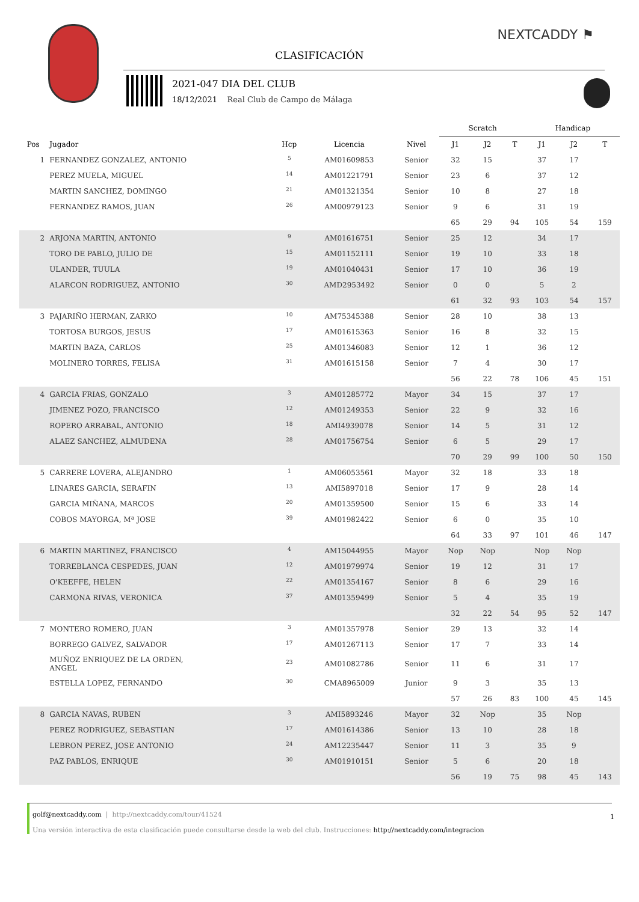NEXTCADDY ⚑
CLASIFICACIÓN
2021-047 DIA DEL CLUB
18/12/2021 Real Club de Campo de Málaga
| | | | | | Scratch | | | Handicap | | |
| --- | --- | --- | --- | --- | --- | --- | --- | --- | --- | --- |
| Pos | Jugador | Hcp | Licencia | Nivel | J1 | J2 | T | J1 | J2 | T |
| 1 | FERNANDEZ GONZALEZ, ANTONIO | <sup>5</sup> | AM01609853 | Senior | 32 | 15 | | 37 | 17 | |
| | PEREZ MUELA, MIGUEL | <sup>14</sup> | AM01221791 | Senior | 23 | 6 | | 37 | 12 | |
| | MARTIN SANCHEZ, DOMINGO | <sup>21</sup> | AM01321354 | Senior | 10 | 8 | | 27 | 18 | |
| | FERNANDEZ RAMOS, JUAN | <sup>26</sup> | AM00979123 | Senior | 9 | 6 | | 31 | 19 | |
| | | | | | 65 | 29 | 94 | 105 | 54 | 159 |
| 2 | ARJONA MARTIN, ANTONIO | <sup>9</sup> | AM01616751 | Senior | 25 | 12 | | 34 | 17 | |
| | TORO DE PABLO, JULIO DE | <sup>15</sup> | AM01152111 | Senior | 19 | 10 | | 33 | 18 | |
| | ULANDER, TUULA | <sup>19</sup> | AM01040431 | Senior | 17 | 10 | | 36 | 19 | |
| | ALARCON RODRIGUEZ, ANTONIO | <sup>30</sup> | AMD2953492 | Senior | 0 | 0 | | 5 | 2 | |
| | | | | | 61 | 32 | 93 | 103 | 54 | 157 |
| 3 | PAJARIÑO HERMAN, ZARKO | <sup>10</sup> | AM75345388 | Senior | 28 | 10 | | 38 | 13 | |
| | TORTOSA BURGOS, JESUS | <sup>17</sup> | AM01615363 | Senior | 16 | 8 | | 32 | 15 | |
| | MARTIN BAZA, CARLOS | <sup>25</sup> | AM01346083 | Senior | 12 | 1 | | 36 | 12 | |
| | MOLINERO TORRES, FELISA | <sup>31</sup> | AM01615158 | Senior | 7 | 4 | | 30 | 17 | |
| | | | | | 56 | 22 | 78 | 106 | 45 | 151 |
| 4 | GARCIA FRIAS, GONZALO | <sup>3</sup> | AM01285772 | Mayor | 34 | 15 | | 37 | 17 | |
| | JIMENEZ POZO, FRANCISCO | <sup>12</sup> | AM01249353 | Senior | 22 | 9 | | 32 | 16 | |
| | ROPERO ARRABAL, ANTONIO | <sup>18</sup> | AMI4939078 | Senior | 14 | 5 | | 31 | 12 | |
| | ALAEZ SANCHEZ, ALMUDENA | <sup>28</sup> | AM01756754 | Senior | 6 | 5 | | 29 | 17 | |
| | | | | | 70 | 29 | 99 | 100 | 50 | 150 |
| 5 | CARRERE LOVERA, ALEJANDRO | <sup>1</sup> | AM06053561 | Mayor | 32 | 18 | | 33 | 18 | |
| | LINARES GARCIA, SERAFIN | <sup>13</sup> | AMI5897018 | Senior | 17 | 9 | | 28 | 14 | |
| | GARCIA MIÑANA, MARCOS | <sup>20</sup> | AM01359500 | Senior | 15 | 6 | | 33 | 14 | |
| | COBOS MAYORGA, Mª JOSE | <sup>39</sup> | AM01982422 | Senior | 6 | 0 | | 35 | 10 | |
| | | | | | 64 | 33 | 97 | 101 | 46 | 147 |
| 6 | MARTIN MARTINEZ, FRANCISCO | <sup>4</sup> | AM15044955 | Mayor | Nop | Nop | | Nop | Nop | |
| | TORREBLANCA CESPEDES, JUAN | <sup>12</sup> | AM01979974 | Senior | 19 | 12 | | 31 | 17 | |
| | O'KEEFFE, HELEN | <sup>22</sup> | AM01354167 | Senior | 8 | 6 | | 29 | 16 | |
| | CARMONA RIVAS, VERONICA | <sup>37</sup> | AM01359499 | Senior | 5 | 4 | | 35 | 19 | |
| | | | | | 32 | 22 | 54 | 95 | 52 | 147 |
| 7 | MONTERO ROMERO, JUAN | <sup>3</sup> | AM01357978 | Senior | 29 | 13 | | 32 | 14 | |
| | BORREGO GALVEZ, SALVADOR | <sup>17</sup> | AM01267113 | Senior | 17 | 7 | | 33 | 14 | |
| | MUÑOZ ENRIQUEZ DE LA ORDEN, ANGEL | <sup>23</sup> | AM01082786 | Senior | 11 | 6 | | 31 | 17 | |
| | ESTELLA LOPEZ, FERNANDO | <sup>30</sup> | CMA8965009 | Junior | 9 | 3 | | 35 | 13 | |
| | | | | | 57 | 26 | 83 | 100 | 45 | 145 |
| 8 | GARCIA NAVAS, RUBEN | <sup>3</sup> | AMI5893246 | Mayor | 32 | Nop | | 35 | Nop | |
| | PEREZ RODRIGUEZ, SEBASTIAN | <sup>17</sup> | AM01614386 | Senior | 13 | 10 | | 28 | 18 | |
| | LEBRON PEREZ, JOSE ANTONIO | <sup>24</sup> | AM12235447 | Senior | 11 | 3 | | 35 | 9 | |
| | PAZ PABLOS, ENRIQUE | <sup>30</sup> | AM01910151 | Senior | 5 | 6 | | 20 | 18 | |
| | | | | | 56 | 19 | 75 | 98 | 45 | 143 |
golf@nextcaddy.com | http://nextcaddy.com/tour/41524 1
Una versión interactiva de esta clasificación puede consultarse desde la web del club. Instrucciones: http://nextcaddy.com/integracion